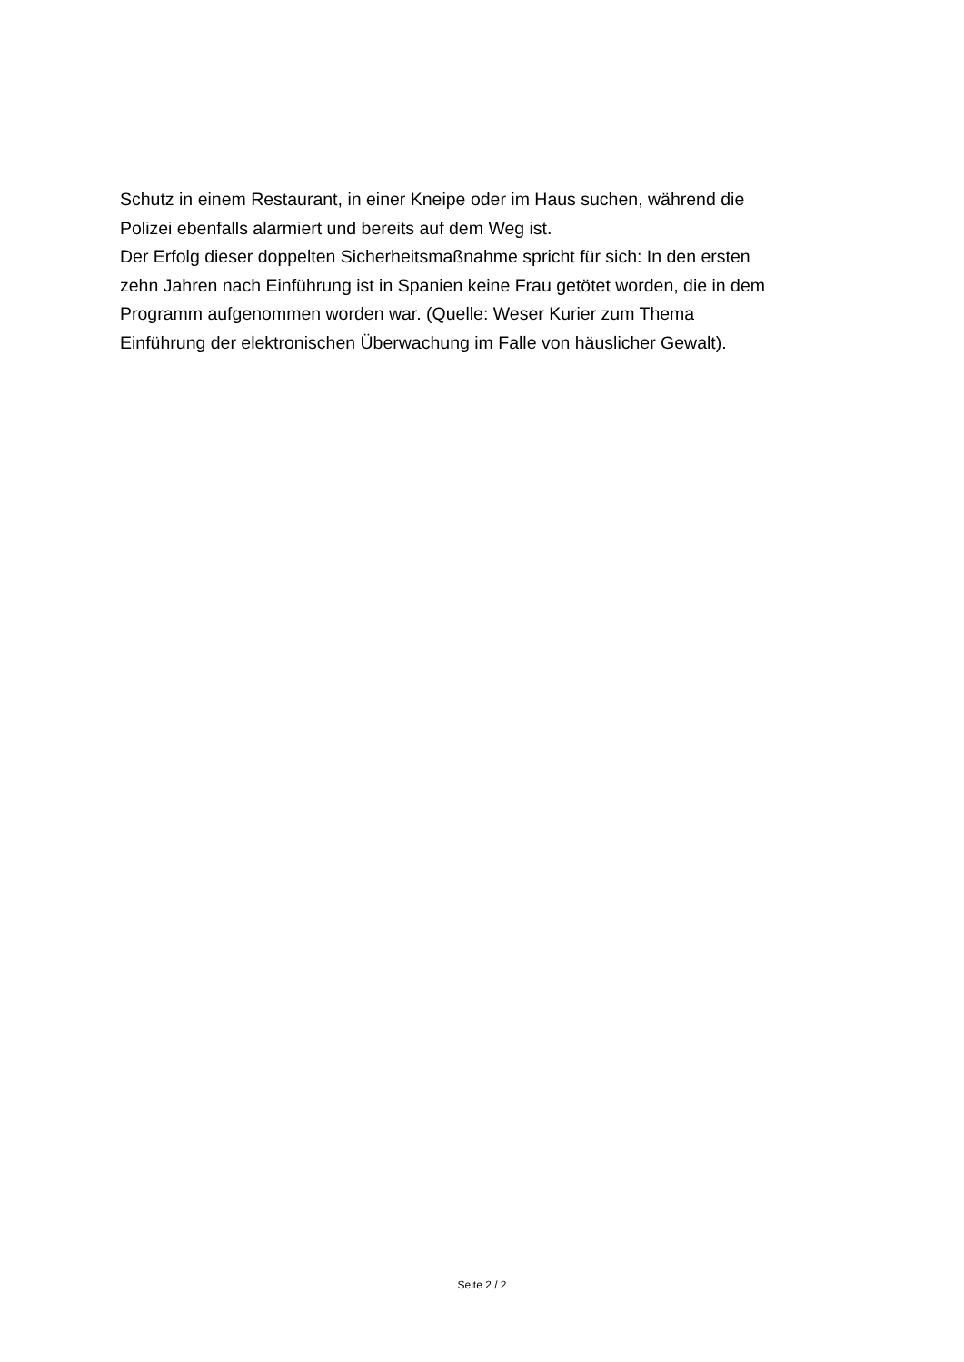Schutz in einem Restaurant, in einer Kneipe oder im Haus suchen, während die
Polizei ebenfalls alarmiert und bereits auf dem Weg ist.
Der Erfolg dieser doppelten Sicherheitsmaßnahme spricht für sich: In den ersten
zehn Jahren nach Einführung ist in Spanien keine Frau getötet worden, die in dem
Programm aufgenommen worden war. (Quelle: Weser Kurier zum Thema
Einführung der elektronischen Überwachung im Falle von häuslicher Gewalt).
Seite 2 / 2